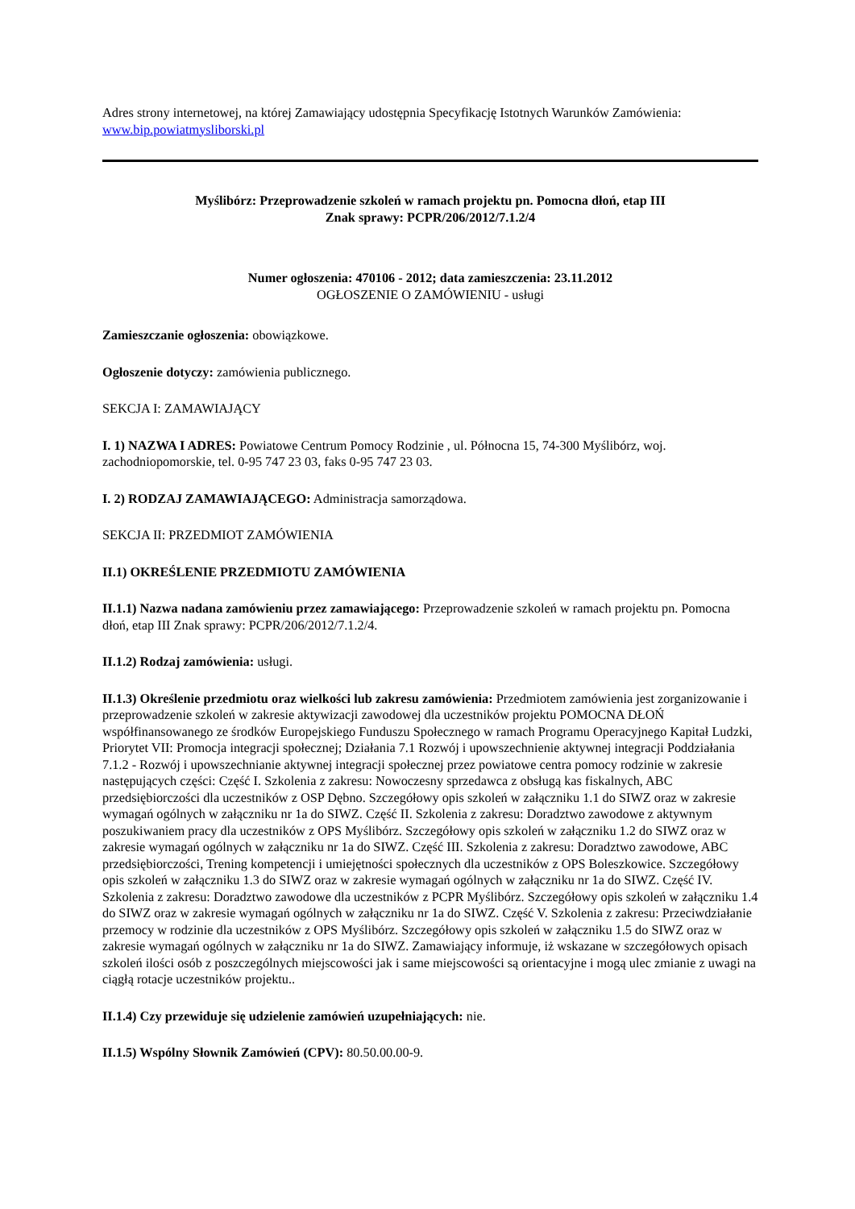Adres strony internetowej, na której Zamawiający udostępnia Specyfikację Istotnych Warunków Zamówienia: www.bip.powiatmysliborski.pl
Myślibórz: Przeprowadzenie szkoleń w ramach projektu pn. Pomocna dłoń, etap III
Znak sprawy: PCPR/206/2012/7.1.2/4
Numer ogłoszenia: 470106 - 2012; data zamieszczenia: 23.11.2012
OGŁOSZENIE O ZAMÓWIENIU - usługi
Zamieszczanie ogłoszenia: obowiązkowe.
Ogłoszenie dotyczy: zamówienia publicznego.
SEKCJA I: ZAMAWIAJĄCY
I. 1) NAZWA I ADRES: Powiatowe Centrum Pomocy Rodzinie , ul. Północna 15, 74-300 Myślibórz, woj. zachodniopomorskie, tel. 0-95 747 23 03, faks 0-95 747 23 03.
I. 2) RODZAJ ZAMAWIAJĄCEGO: Administracja samorządowa.
SEKCJA II: PRZEDMIOT ZAMÓWIENIA
II.1) OKREŚLENIE PRZEDMIOTU ZAMÓWIENIA
II.1.1) Nazwa nadana zamówieniu przez zamawiającego: Przeprowadzenie szkoleń w ramach projektu pn. Pomocna dłoń, etap III Znak sprawy: PCPR/206/2012/7.1.2/4.
II.1.2) Rodzaj zamówienia: usługi.
II.1.3) Określenie przedmiotu oraz wielkości lub zakresu zamówienia: Przedmiotem zamówienia jest zorganizowanie i przeprowadzenie szkoleń w zakresie aktywizacji zawodowej dla uczestników projektu POMOCNA DŁOŃ współfinansowanego ze środków Europejskiego Funduszu Społecznego w ramach Programu Operacyjnego Kapitał Ludzki, Priorytet VII: Promocja integracji społecznej; Działania 7.1 Rozwój i upowszechnienie aktywnej integracji Poddziałania 7.1.2 - Rozwój i upowszechnianie aktywnej integracji społecznej przez powiatowe centra pomocy rodzinie w zakresie następujących części: Część I. Szkolenia z zakresu: Nowoczesny sprzedawca z obsługą kas fiskalnych, ABC przedsiębiorczości dla uczestników z OSP Dębno. Szczegółowy opis szkoleń w załączniku 1.1 do SIWZ oraz w zakresie wymagań ogólnych w załączniku nr 1a do SIWZ. Część II. Szkolenia z zakresu: Doradztwo zawodowe z aktywnym poszukiwaniem pracy dla uczestników z OPS Myślibórz. Szczegółowy opis szkoleń w załączniku 1.2 do SIWZ oraz w zakresie wymagań ogólnych w załączniku nr 1a do SIWZ. Część III. Szkolenia z zakresu: Doradztwo zawodowe, ABC przedsiębiorczości, Trening kompetencji i umiejętności społecznych dla uczestników z OPS Boleszkowice. Szczegółowy opis szkoleń w załączniku 1.3 do SIWZ oraz w zakresie wymagań ogólnych w załączniku nr 1a do SIWZ. Część IV. Szkolenia z zakresu: Doradztwo zawodowe dla uczestników z PCPR Myślibórz. Szczegółowy opis szkoleń w załączniku 1.4 do SIWZ oraz w zakresie wymagań ogólnych w załączniku nr 1a do SIWZ. Część V. Szkolenia z zakresu: Przeciwdziałanie przemocy w rodzinie dla uczestników z OPS Myślibórz. Szczegółowy opis szkoleń w załączniku 1.5 do SIWZ oraz w zakresie wymagań ogólnych w załączniku nr 1a do SIWZ. Zamawiający informuje, iż wskazane w szczegółowych opisach szkoleń ilości osób z poszczególnych miejscowości jak i same miejscowości są orientacyjne i mogą ulec zmianie z uwagi na ciągłą rotacje uczestników projektu..
II.1.4) Czy przewiduje się udzielenie zamówień uzupełniających: nie.
II.1.5) Wspólny Słownik Zamówień (CPV): 80.50.00.00-9.